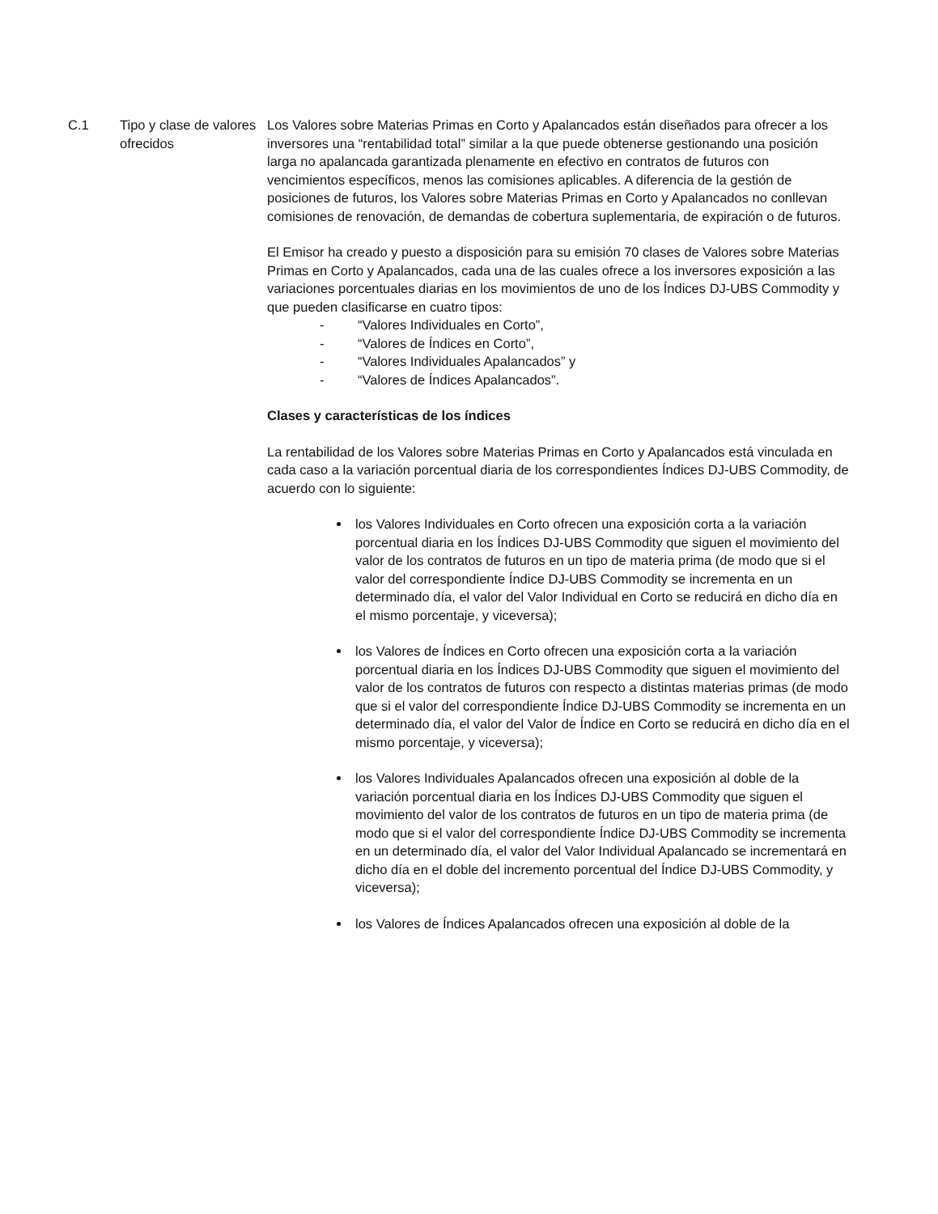C.1 Tipo y clase de valores ofrecidos
Los Valores sobre Materias Primas en Corto y Apalancados están diseñados para ofrecer a los inversores una “rentabilidad total” similar a la que puede obtenerse gestionando una posición larga no apalancada garantizada plenamente en efectivo en contratos de futuros con vencimientos específicos, menos las comisiones aplicables. A diferencia de la gestión de posiciones de futuros, los Valores sobre Materias Primas en Corto y Apalancados no conllevan comisiones de renovación, de demandas de cobertura suplementaria, de expiración o de futuros.
El Emisor ha creado y puesto a disposición para su emisión 70 clases de Valores sobre Materias Primas en Corto y Apalancados, cada una de las cuales ofrece a los inversores exposición a las variaciones porcentuales diarias en los movimientos de uno de los Índices DJ-UBS Commodity y que pueden clasificarse en cuatro tipos:
- “Valores Individuales en Corto”,
- “Valores de Índices en Corto”,
- “Valores Individuales Apalancados” y
- “Valores de Índices Apalancados”.
Clases y características de los índices
La rentabilidad de los Valores sobre Materias Primas en Corto y Apalancados está vinculada en cada caso a la variación porcentual diaria de los correspondientes Índices DJ-UBS Commodity, de acuerdo con lo siguiente:
los Valores Individuales en Corto ofrecen una exposición corta a la variación porcentual diaria en los Índices DJ-UBS Commodity que siguen el movimiento del valor de los contratos de futuros en un tipo de materia prima (de modo que si el valor del correspondiente Índice DJ-UBS Commodity se incrementa en un determinado día, el valor del Valor Individual en Corto se reducirá en dicho día en el mismo porcentaje, y viceversa);
los Valores de Índices en Corto ofrecen una exposición corta a la variación porcentual diaria en los Índices DJ-UBS Commodity que siguen el movimiento del valor de los contratos de futuros con respecto a distintas materias primas (de modo que si el valor del correspondiente Índice DJ-UBS Commodity se incrementa en un determinado día, el valor del Valor de Índice en Corto se reducirá en dicho día en el mismo porcentaje, y viceversa);
los Valores Individuales Apalancados ofrecen una exposición al doble de la variación porcentual diaria en los Índices DJ-UBS Commodity que siguen el movimiento del valor de los contratos de futuros en un tipo de materia prima (de modo que si el valor del correspondiente Índice DJ-UBS Commodity se incrementa en un determinado día, el valor del Valor Individual Apalancado se incrementará en dicho día en el doble del incremento porcentual del Índice DJ-UBS Commodity, y viceversa);
los Valores de Índices Apalancados ofrecen una exposición al doble de la